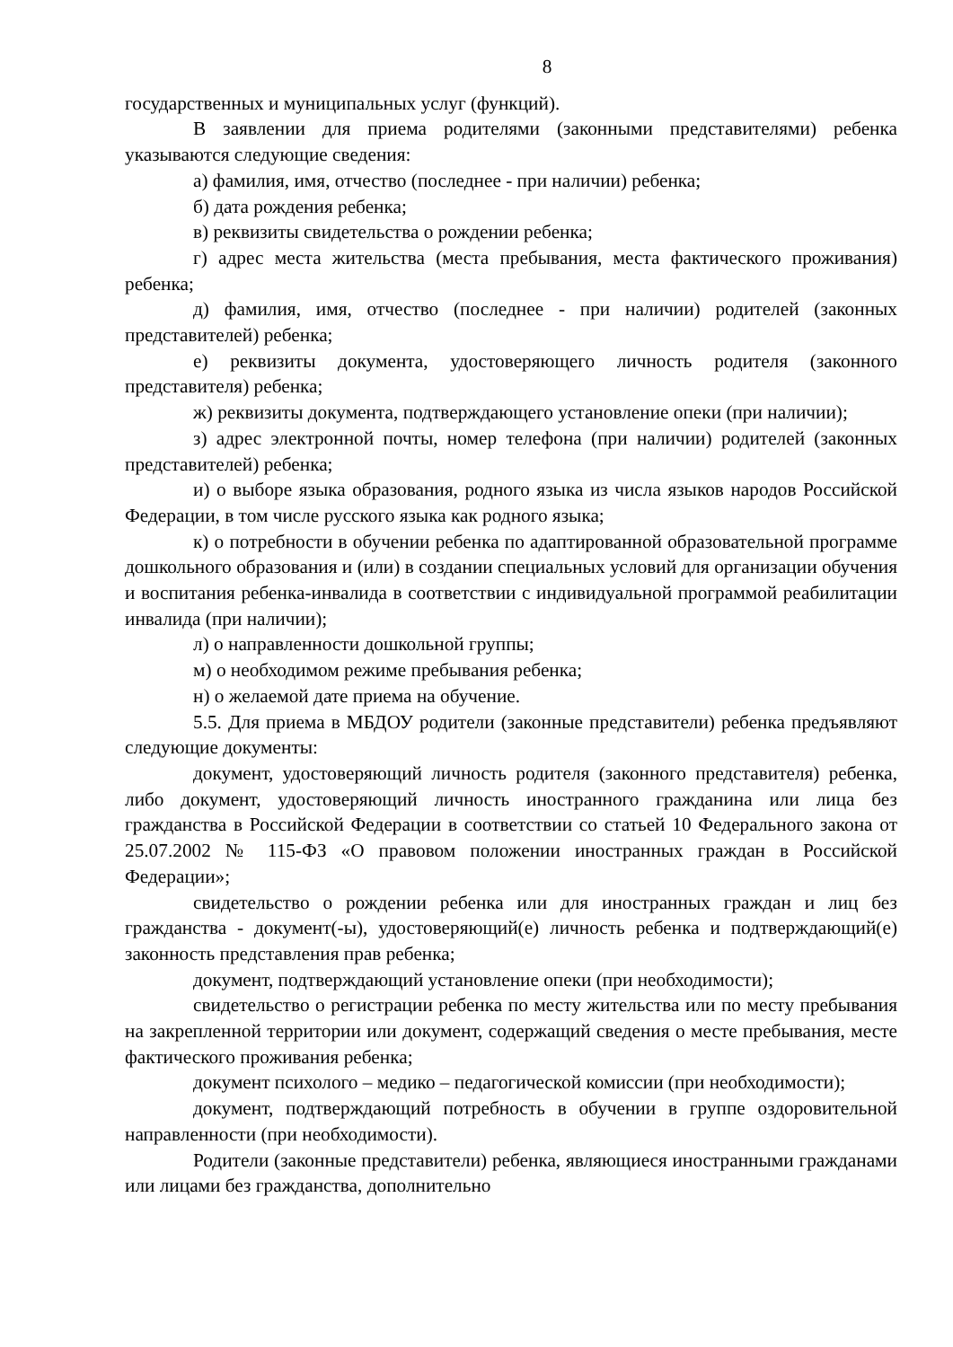8
государственных и муниципальных услуг (функций).
В заявлении для приема родителями (законными представителями) ребенка указываются следующие сведения:
а) фамилия, имя, отчество (последнее - при наличии) ребенка;
б) дата рождения ребенка;
в) реквизиты свидетельства о рождении ребенка;
г) адрес места жительства (места пребывания, места фактического проживания) ребенка;
д) фамилия, имя, отчество (последнее - при наличии) родителей (законных представителей) ребенка;
е) реквизиты документа, удостоверяющего личность родителя (законного представителя) ребенка;
ж) реквизиты документа, подтверждающего установление опеки (при наличии);
з) адрес электронной почты, номер телефона (при наличии) родителей (законных представителей) ребенка;
и) о выборе языка образования, родного языка из числа языков народов Российской Федерации, в том числе русского языка как родного языка;
к) о потребности в обучении ребенка по адаптированной образовательной программе дошкольного образования и (или) в создании специальных условий для организации обучения и воспитания ребенка-инвалида в соответствии с индивидуальной программой реабилитации инвалида (при наличии);
л) о направленности дошкольной группы;
м) о необходимом режиме пребывания ребенка;
н) о желаемой дате приема на обучение.
5.5. Для приема в МБДОУ родители (законные представители) ребенка предъявляют следующие документы:
документ, удостоверяющий личность родителя (законного представителя) ребенка, либо документ, удостоверяющий личность иностранного гражданина или лица без гражданства в Российской Федерации в соответствии со статьей 10 Федерального закона от 25.07.2002 № 115-ФЗ «О правовом положении иностранных граждан в Российской Федерации»;
свидетельство о рождении ребенка или для иностранных граждан и лиц без гражданства - документ(-ы), удостоверяющий(е) личность ребенка и подтверждающий(е) законность представления прав ребенка;
документ, подтверждающий установление опеки (при необходимости);
свидетельство о регистрации ребенка по месту жительства или по месту пребывания на закрепленной территории или документ, содержащий сведения о месте пребывания, месте фактического проживания ребенка;
документ психолого – медико – педагогической комиссии (при необходимости);
документ, подтверждающий потребность в обучении в группе оздоровительной направленности (при необходимости).
Родители (законные представители) ребенка, являющиеся иностранными гражданами или лицами без гражданства, дополнительно